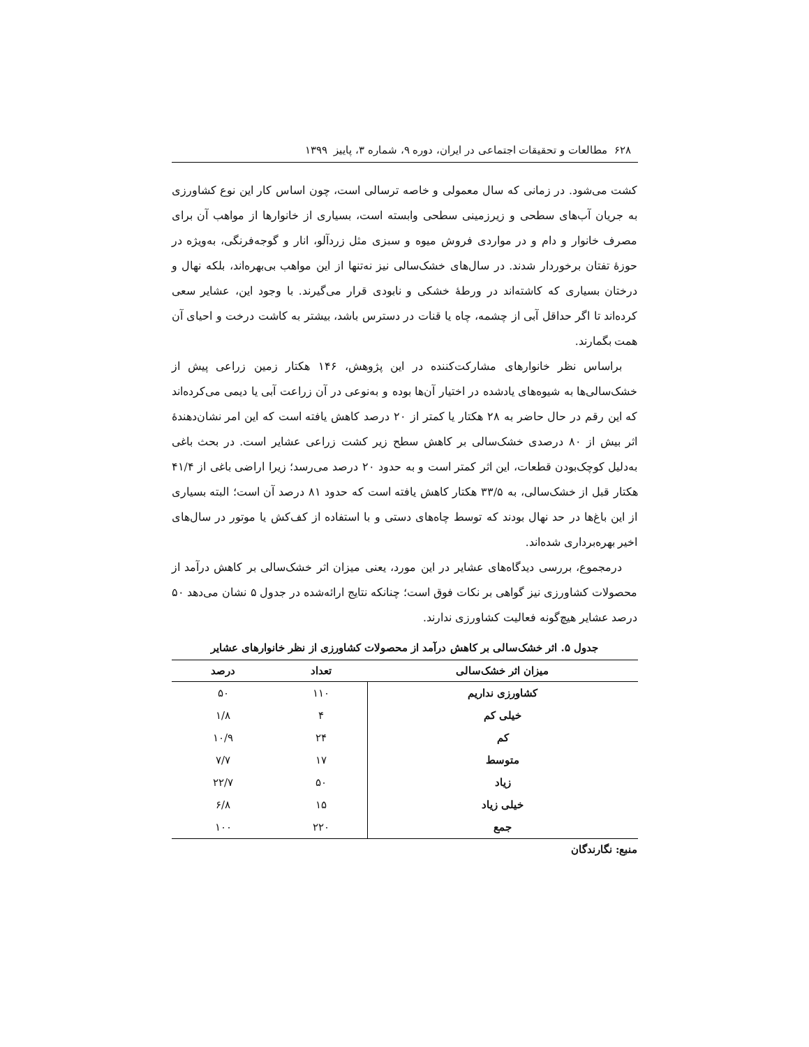۶۲۸ مطالعات و تحقیقات اجتماعی در ایران، دوره ۹، شماره ۳، پاییز ۱۳۹۹
کشت می‌شود. در زمانی که سال معمولی و خاصه ترسالی است، چون اساس کار این نوع کشاورزی به جریان آب‌های سطحی و زیرزمینی سطحی وابسته است، بسیاری از خانوارها از مواهب آن برای مصرف خانوار و دام و در مواردی فروش میوه و سبزی مثل زردآلو، انار و گوجه‌فرنگی، به‌ویژه در حوزهٔ تفتان برخوردار شدند. در سال‌های خشک‌سالی نیز نه‌تنها از این مواهب بی‌بهره‌اند، بلکه نهال و درختان بسیاری که کاشته‌اند در ورطهٔ خشکی و نابودی قرار می‌گیرند. با وجود این، عشایر سعی کرده‌اند تا اگر حداقل آبی از چشمه، چاه یا قنات در دسترس باشد، بیشتر به کاشت درخت و احیای آن همت بگمارند.
براساس نظر خانوارهای مشارکت‌کننده در این پژوهش، ۱۴۶ هکتار زمین زراعی پیش از خشک‌سالی‌ها به شیوه‌های یادشده در اختیار آن‌ها بوده و به‌نوعی در آن زراعت آبی یا دیمی می‌کرده‌اند که این رقم در حال حاضر به ۲۸ هکتار یا کمتر از ۲۰ درصد کاهش یافته است که این امر نشان‌دهندهٔ اثر بیش از ۸۰ درصدی خشک‌سالی بر کاهش سطح زیر کشت زراعی عشایر است. در بحث باغی به‌دلیل کوچک‌بودن قطعات، این اثر کمتر است و به حدود ۲۰ درصد می‌رسد؛ زیرا اراضی باغی از ۴۱/۴ هکتار قبل از خشک‌سالی، به ۳۳/۵ هکتار کاهش یافته است که حدود ۸۱ درصد آن است؛ البته بسیاری از این باغ‌ها در حد نهال بودند که توسط چاه‌های دستی و با استفاده از کف‌کش یا موتور در سال‌های اخیر بهره‌برداری شده‌اند.
درمجموع، بررسی دیدگاه‌های عشایر در این مورد، یعنی میزان اثر خشک‌سالی بر کاهش درآمد از محصولات کشاورزی نیز گواهی بر نکات فوق است؛ چنانکه نتایج ارائه‌شده در جدول ۵ نشان می‌دهد ۵۰ درصد عشایر هیچ‌گونه فعالیت کشاورزی ندارند.
جدول ۵. اثر خشک‌سالی بر کاهش درآمد از محصولات کشاورزی از نظر خانوارهای عشایر
| میزان اثر خشک‌سالی | تعداد | درصد |
| --- | --- | --- |
| کشاورزی نداریم | ۱۱۰ | ۵۰ |
| خیلی کم | ۴ | ۱/۸ |
| کم | ۲۴ | ۱۰/۹ |
| متوسط | ۱۷ | ۷/۷ |
| زیاد | ۵۰ | ۲۲/۷ |
| خیلی زیاد | ۱۵ | ۶/۸ |
| جمع | ۲۲۰ | ۱۰۰ |
منبع: نگارندگان